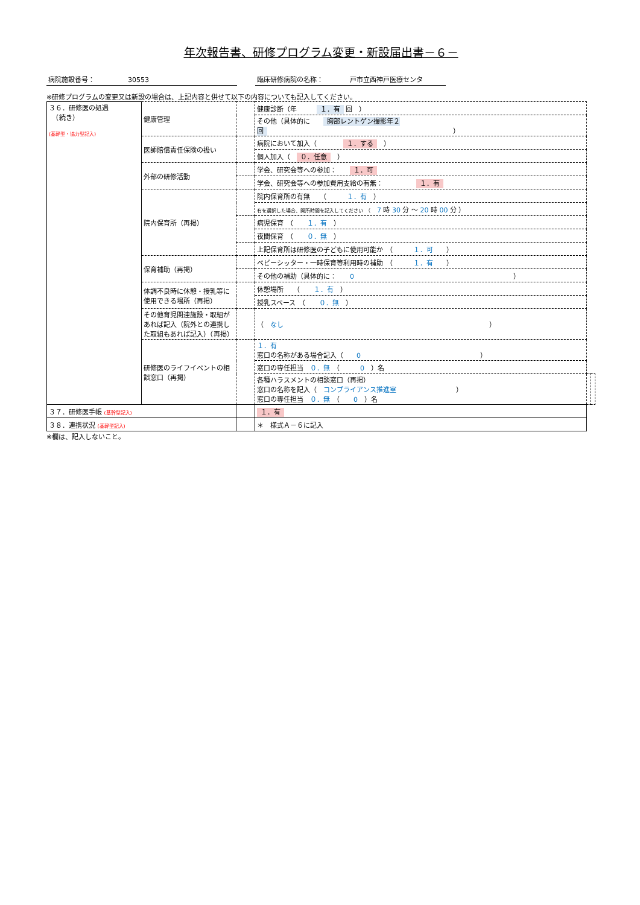年次報告書、研修プログラム変更・新設届出書－６－
病院施設番号：　　　　　30553 臨床研修病院の名称：　　　　戸市立西神戸医療センタ
※研修プログラムの変更又は新設の場合は、上記内容と併せて以下の内容についても記入してください。
| ３６．研修医の処遇 （続き） (基幹型・協力型記入) | 健康管理 | | 健康診断（年 １．有 回 ） | | |
| | | | その他（具体的に 胸部レントゲン撮影年２回 ） | | |
| | 医師賠償責任保険の扱い | | 病院において加入（ １．する ） | | |
| | | | 個人加入（ ０．任意 ） | | |
| | 外部の研修活動 | | 学会、研究会等への参加： １．可 | | |
| | | | 学会、研究会等への参加費用支給の有無： １．有 | | |
| | 院内保育所（再掲） | | 院内保育所の有無 （ １．有 ） | | |
| | | | 有を選択した場合、開所時間を記入してください （ 7 時 30 分 ～ 20 時 00 分 ） | | |
| | | | 病児保育 （ １．有 ） | | |
| | | | 夜間保育 （ ０．無 ） | | |
| | | | 上記保育所は研修医の子どもに使用可能か （ １．可 ） | | |
| | 保育補助（再掲） | | ベビーシッター・一時保育等利用時の補助 （ １．有 ） | | |
| | | | その他の補助（具体的に： 0 ） | | |
| | 体調不良時に休憩・授乳等に使用できる場所（再掲） | | 休憩場所 （ １．有 ） | | |
| | | | 授乳スペース （ ０．無 ） | | |
| | その他育児関連施設・取組があれば記入（院外との連携した取組もあれば記入）（再掲） | | （ なし ） | | |
| | 研修医のライフイベントの相談窓口（再掲） | | １．有 窓口の名称がある場合記入（ 0 ） | | |
| | | | 窓口の専任担当 ０．無 （ 0 ）名 | | |
| | | | 各種ハラスメントの相談窓口（再掲） 窓口の名称を記入（ コンプライアンス推進室 ） 窓口の専任担当 ０．無 （ 0 ）名 | | |
| ３７．研修医手帳 (基幹型記入) | | | １．有 | | |
| ３８．連携状況 (基幹型記入) | | | ＊ 様式Ａ－６に記入 | | |
※欄は、記入しないこと。